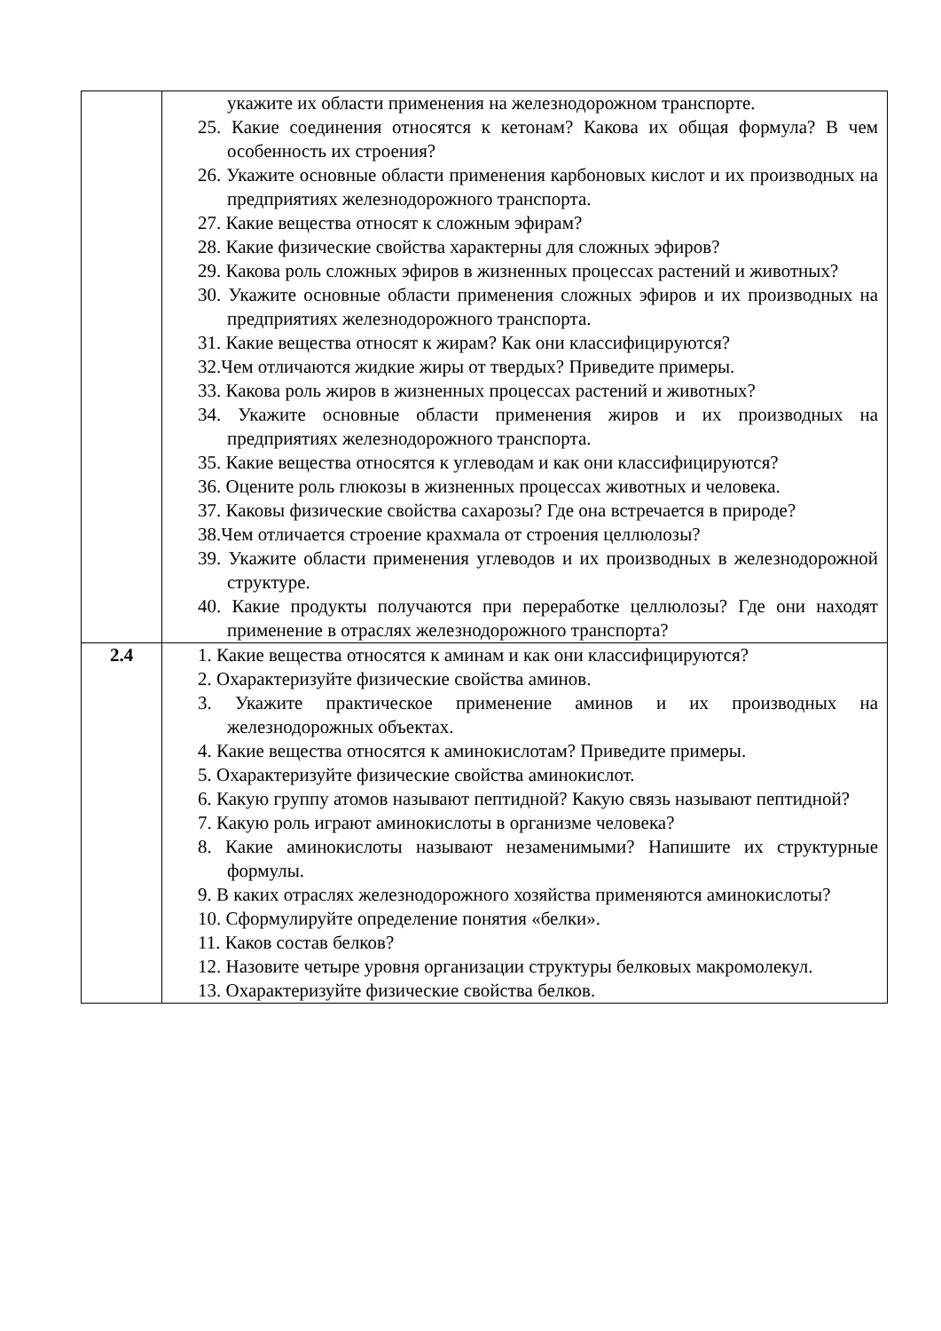| | укажите их области применения на железнодорожном транспорте. 25. Какие соединения относятся к кетонам? Какова их общая формула? В чем особенность их строения? 26. Укажите основные области применения карбоновых кислот и их производных на предприятиях железнодорожного транспорта. 27. Какие вещества относят к сложным эфирам? 28. Какие физические свойства характерны для сложных эфиров? 29. Какова роль сложных эфиров в жизненных процессах растений и животных? 30. Укажите основные области применения сложных эфиров и их производных на предприятиях железнодорожного транспорта. 31. Какие вещества относят к жирам? Как они классифицируются? 32.Чем отличаются жидкие жиры от твердых? Приведите примеры. 33. Какова роль жиров в жизненных процессах растений и животных? 34. Укажите основные области применения жиров и их производных на предприятиях железнодорожного транспорта. 35. Какие вещества относятся к углеводам и как они классифицируются? 36. Оцените роль глюкозы в жизненных процессах животных и человека. 37. Каковы физические свойства сахарозы? Где она встречается в природе? 38.Чем отличается строение крахмала от строения целлюлозы? 39. Укажите области применения углеводов и их производных в железнодорожной структуре. 40. Какие продукты получаются при переработке целлюлозы? Где они находят применение в отраслях железнодорожного транспорта? |
| 2.4 | 1. Какие вещества относятся к аминам и как они классифицируются? 2. Охарактеризуйте физические свойства аминов. 3. Укажите практическое применение аминов и их производных на железнодорожных объектах. 4. Какие вещества относятся к аминокислотам? Приведите примеры. 5. Охарактеризуйте физические свойства аминокислот. 6. Какую группу атомов называют пептидной? Какую связь называют пептидной? 7. Какую роль играют аминокислоты в организме человека? 8. Какие аминокислоты называют незаменимыми? Напишите их структурные формулы. 9. В каких отраслях железнодорожного хозяйства применяются аминокислоты? 10. Сформулируйте определение понятия «белки». 11. Каков состав белков? 12. Назовите четыре уровня организации структуры белковых макромолекул. 13. Охарактеризуйте физические свойства белков. |